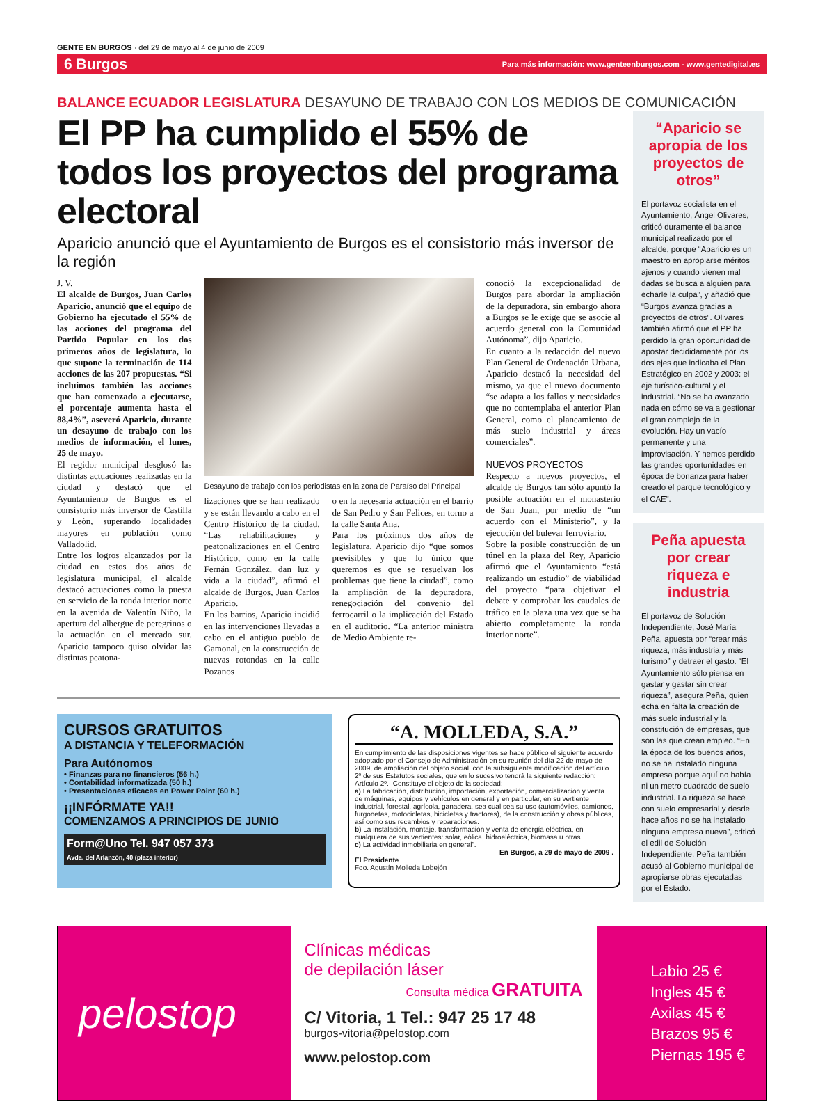GENTE EN BURGOS · del 29 de mayo al 4 de junio de 2009
6 Burgos Para más información: www.genteenburgos.com - www.gentedigital.es
BALANCE ECUADOR LEGISLATURA DESAYUNO DE TRABAJO CON LOS MEDIOS DE COMUNICACIÓN
El PP ha cumplido el 55% de todos los proyectos del programa electoral
Aparicio anunció que el Ayuntamiento de Burgos es el consistorio más inversor de la región
J. V.
El alcalde de Burgos, Juan Carlos Aparicio, anunció que el equipo de Gobierno ha ejecutado el 55% de las acciones del programa del Partido Popular en los dos primeros años de legislatura, lo que supone la terminación de 114 acciones de las 207 propuestas. “Si incluimos también las acciones que han comenzado a ejecutarse, el porcentaje aumenta hasta el 88,4%”, aseveró Aparicio, durante un desayuno de trabajo con los medios de información, el lunes, 25 de mayo.
El regidor municipal desglosó las distintas actuaciones realizadas en la ciudad y destacó que el Ayuntamiento de Burgos es el consistorio más inversor de Castilla y León, superando localidades mayores en población como Valladolid.
Entre los logros alcanzados por la ciudad en estos dos años de legislatura municipal, el alcalde destacó actuaciones como la puesta en servicio de la ronda interior norte en la avenida de Valentín Niño, la apertura del albergue de peregrinos o la actuación en el mercado sur. Aparicio tampoco quiso olvidar las distintas peatona-
Desayuno de trabajo con los periodistas en la zona de Paraíso del Principal
lizaciones que se han realizado y se están llevando a cabo en el Centro Histórico de la ciudad. “Las rehabilitaciones y peatonalizaciones en el Centro Histórico, como en la calle Fernán González, dan luz y vida a la ciudad”, afirmó el alcalde de Burgos, Juan Carlos Aparicio.
En los barrios, Aparicio incidió en las intervenciones llevadas a cabo en el antiguo pueblo de Gamonal, en la construcción de nuevas rotondas en la calle Pozanos
o en la necesaria actuación en el barrio de San Pedro y San Felices, en torno a la calle Santa Ana.
Para los próximos dos años de legislatura, Aparicio dijo “que somos previsibles y que lo único que queremos es que se resuelvan los problemas que tiene la ciudad”, como la ampliación de la depuradora, renegociación del convenio del ferrocarril o la implicación del Estado en el auditorio. “La anterior ministra de Medio Ambiente re-
conoció la excepcionalidad de Burgos para abordar la ampliación de la depuradora, sin embargo ahora a Burgos se le exige que se asocie al acuerdo general con la Comunidad Autónoma”, dijo Aparicio.
En cuanto a la redacción del nuevo Plan General de Ordenación Urbana, Aparicio destacó la necesidad del mismo, ya que el nuevo documento “se adapta a los fallos y necesidades que no contemplaba el anterior Plan General, como el planeamiento de más suelo industrial y áreas comerciales”.
NUEVOS PROYECTOS
Respecto a nuevos proyectos, el alcalde de Burgos tan sólo apuntó la posible actuación en el monasterio de San Juan, por medio de “un acuerdo con el Ministerio”, y la ejecución del bulevar ferroviario.
Sobre la posible construcción de un túnel en la plaza del Rey, Aparicio afirmó que el Ayuntamiento “está realizando un estudio” de viabilidad del proyecto “para objetivar el debate y comprobar los caudales de tráfico en la plaza una vez que se ha abierto completamente la ronda interior norte”.
CURSOS GRATUITOS
A DISTANCIA Y TELEFORMACIÓN
Para Autónomos
• Finanzas para no financieros (56 h.)
• Contabilidad informatizada (50 h.)
• Presentaciones eficaces en Power Point (60 h.)
¡¡INFÓRMATE YA!!
COMENZAMOS A PRINCIPIOS DE JUNIO
Form@Uno Tel. 947 057 373
Avda. del Arlanzón, 40 (plaza interior)
“A. MOLLEDA, S.A.”
En cumplimiento de las disposiciones vigentes se hace público el siguiente acuerdo adoptado por el Consejo de Administración en su reunión del día 22 de mayo de 2009, de ampliación del objeto social, con la subsiguiente modificación del artículo 2º de sus Estatutos sociales, que en lo sucesivo tendrá la siguiente redacción:
Artículo 2º.- Constituye el objeto de la sociedad:
a) La fabricación, distribución, importación, exportación, comercialización y venta de máquinas, equipos y vehículos en general y en particular, en su vertiente industrial, forestal, agrícola, ganadera, sea cual sea su uso (automóviles, camiones, furgonetas, motocicletas, bicicletas y tractores), de la construcción y obras públicas, así como sus recambios y reparaciones.
b) La instalación, montaje, transformación y venta de energía eléctrica, en cualquiera de sus vertientes: solar, eólica, hidroeléctrica, biomasa u otras.
c) La actividad inmobiliaria en general”.
En Burgos, a 29 de mayo de 2009 .
El Presidente
Fdo. Agustín Molleda Lobejón
“Aparicio se apropia de los proyectos de otros”
El portavoz socialista en el Ayuntamiento, Ángel Olivares, criticó duramente el balance municipal realizado por el alcalde, porque “Aparicio es un maestro en apropiarse méritos ajenos y cuando vienen mal dadas se busca a alguien para echarle la culpa”, y añadió que “Burgos avanza gracias a proyectos de otros”. Olivares también afirmó que el PP ha perdido la gran oportunidad de apostar decididamente por los dos ejes que indicaba el Plan Estratégico en 2002 y 2003: el eje turístico-cultural y el industrial. “No se ha avanzado nada en cómo se va a gestionar el gran complejo de la evolución. Hay un vacío permanente y una improvisación. Y hemos perdido las grandes oportunidades en época de bonanza para haber creado el parque tecnológico y el CAE”.
Peña apuesta por crear riqueza e industria
El portavoz de Solución Independiente, José María Peña, apuesta por “crear más riqueza, más industria y más turismo” y detraer el gasto. “El Ayuntamiento sólo piensa en gastar y gastar sin crear riqueza”, asegura Peña, quien echa en falta la creación de más suelo industrial y la constitución de empresas, que son las que crean empleo. “En la época de los buenos años, no se ha instalado ninguna empresa porque aquí no había ni un metro cuadrado de suelo industrial. La riqueza se hace con suelo empresarial y desde hace años no se ha instalado ninguna empresa nueva”, criticó el edil de Solución Independiente. Peña también acusó al Gobierno municipal de apropiarse obras ejecutadas por el Estado.
pelostop
Clínicas médicas
de depilación láser
Consulta médica GRATUITA
C/ Vitoria, 1 Tel.: 947 25 17 48
burgos-vitoria@pelostop.com
www.pelostop.com
Labio 25 €
Ingles 45 €
Axilas 45 €
Brazos 95 €
Piernas 195 €